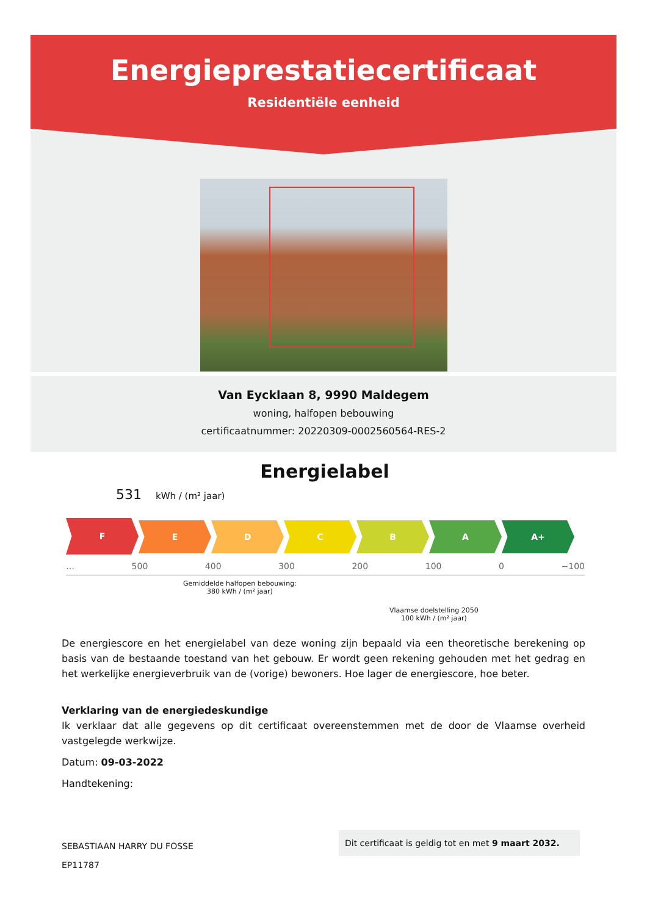Energieprestatiecertificaat
Residentiële eenheid
Van Eycklaan 8, 9990 Maldegem
woning, halfopen bebouwing
certificaatnummer: 20220309-0002560564-RES-2
Energielabel
531 kWh / (m² jaar)
F
E D C B A A+
… 500 400 300 200 100 0 −100
Gemiddelde halfopen bebouwing:
380 kWh / (m² jaar)
Vlaamse doelstelling 2050
100 kWh / (m² jaar)
De energiescore en het energielabel van deze woning zijn bepaald via een theoretische berekening op basis van de bestaande toestand van het gebouw. Er wordt geen rekening gehouden met het gedrag en het werkelijke energieverbruik van de (vorige) bewoners. Hoe lager de energiescore, hoe beter.
Verklaring van de energiedeskundige
Ik verklaar dat alle gegevens op dit certificaat overeenstemmen met de door de Vlaamse overheid vastgelegde werkwijze.
Datum: 09-03-2022
Handtekening:
SEBASTIAAN HARRY DU FOSSE
EP11787
Dit certificaat is geldig tot en met 9 maart 2032.